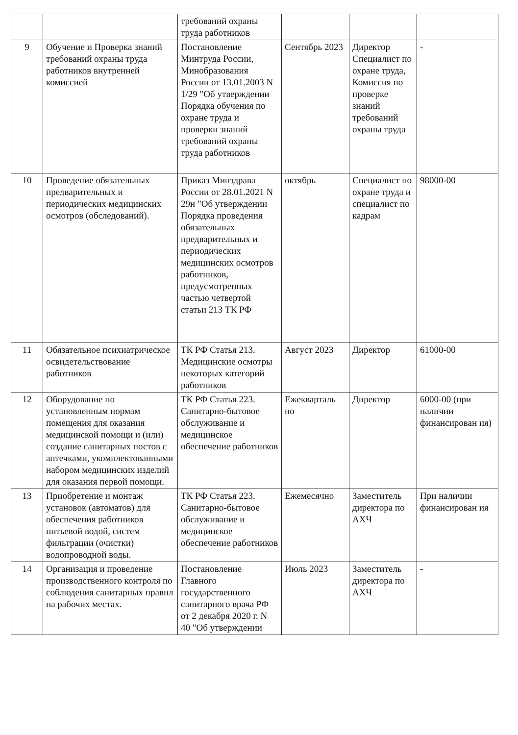| | | требований охраны труда работников | | | |
| 9 | Обучение и Проверка знаний требований охраны труда работников внутренней комиссией | Постановление Минтруда России, Минобразования России от 13.01.2003 N 1/29 "Об утверждении Порядка обучения по охране труда и проверки знаний требований охраны труда работников | Сентябрь 2023 | Директор Специалист по охране труда, Комиссия по проверке знаний требований охраны труда | - |
| 10 | Проведение обязательных предварительных и периодических медицинских осмотров (обследований). | Приказ Минздрава России от 28.01.2021 N 29н "Об утверждении Порядка проведения обязательных предварительных и периодических медицинских осмотров работников, предусмотренных частью четвертой статьи 213 ТК РФ | октябрь | Специалист по охране труда и специалист по кадрам | 98000-00 |
| 11 | Обязательное психиатрическое освидетельствование работников | ТК РФ Статья 213. Медицинские осмотры некоторых категорий работников | Август 2023 | Директор | 61000-00 |
| 12 | Оборудование по установленным нормам помещения для оказания медицинской помощи и (или) создание санитарных постов с аптечками, укомплектованными набором медицинских изделий для оказания первой помощи. | ТК РФ Статья 223. Санитарно-бытовое обслуживание и медицинское обеспечение работников | Ежекварталь но | Директор | 6000-00 (при наличии финансирован ия) |
| 13 | Приобретение и монтаж установок (автоматов) для обеспечения работников питьевой водой, систем фильтрации (очистки) водопроводной воды. | ТК РФ Статья 223. Санитарно-бытовое обслуживание и медицинское обеспечение работников | Ежемесячно | Заместитель директора по АХЧ | При наличии финансирован ия |
| 14 | Организация и проведение производственного контроля по соблюдения санитарных правил на рабочих местах. | Постановление Главного государственного санитарного врача РФ от 2 декабря 2020 г. N 40 "Об утверждении | Июль 2023 | Заместитель директора по АХЧ | - |